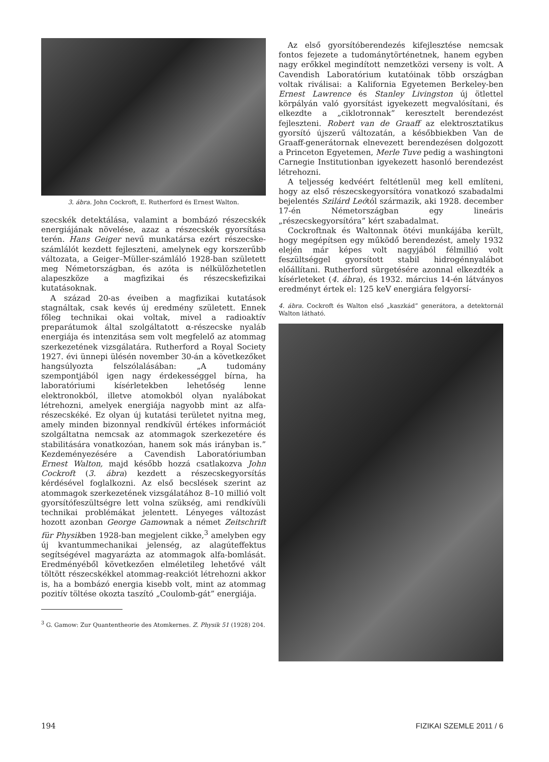3. ábra. John Cockroft, E. Rutherford és Ernest Walton.
szecskék detektálása, valamint a bombázó részecskék energiájának növelése, azaz a részecskék gyorsítása terén. Hans Geiger nevű munkatársa ezért részecske-számlálót kezdett fejleszteni, amelynek egy korszerűbb változata, a Geiger–Müller-számláló 1928-ban született meg Németországban, és azóta is nélkülözhetetlen alapeszköze a magfizikai és részecskefizikai kutatásoknak.
A század 20-as éveiben a magfizikai kutatások stagnáltak, csak kevés új eredmény született. Ennek főleg technikai okai voltak, mivel a radioaktív preparátumok által szolgáltatott α-részecske nyaláb energiája és intenzitása sem volt megfelelő az atommag szerkezetének vizsgálatára. Rutherford a Royal Society 1927. évi ünnepi ülésén november 30-án a következőket hangsúlyozta felszólalásában: „A tudomány szempontjából igen nagy érdekességgel bírna, ha laboratóriumi kísérletekben lehetőség lenne elektronokból, illetve atomokból olyan nyalábokat létrehozni, amelyek energiája nagyobb mint az alfa-részecskéké. Ez olyan új kutatási területet nyitna meg, amely minden bizonnyal rendkívül értékes információt szolgáltatna nemcsak az atommagok szerkezetére és stabilitására vonatkozóan, hanem sok más irányban is.” Kezdeményezésére a Cavendish Laboratóriumban Ernest Walton, majd később hozzá csatlakozva John Cockroft (3. ábra) kezdett a részecskegyorsítás kérdésével foglalkozni. Az első becslések szerint az atommagok szerkezetének vizsgálatához 8–10 millió volt gyorsítófeszültségre lett volna szükség, ami rendkívüli technikai problémákat jelentett. Lényeges változást hozott azonban George Gamownak a német Zeitschrift für Physikben 1928-ban megjelent cikke,<sup>3</sup> amelyben egy új kvantummechanikai jelenség, az alagúteffektus segítségével magyarázta az atommagok alfa-bomlását. Eredményéből következően elméletileg lehetővé vált töltött részecskékkel atommag-reakciót létrehozni akkor is, ha a bombázó energia kisebb volt, mint az atommag pozitív töltése okozta taszító „Coulomb-gát” energiája.
<sup>3</sup> G. Gamow: Zur Quantentheorie des Atomkernes. Z. Physik 51 (1928) 204.
Az első gyorsítóberendezés kifejlesztése nemcsak fontos fejezete a tudománytörténetnek, hanem egyben nagy erőkkel megindított nemzetközi verseny is volt. A Cavendish Laboratórium kutatóinak több országban voltak riválisai: a Kalifornia Egyetemen Berkeley-ben Ernest Lawrence és Stanley Livingston új ötlettel körpályán való gyorsítást igyekezett megvalósítani, és elkezdte a „ciklotronnak” keresztelt berendezést fejleszteni. Robert van de Graaff az elektrosztatikus gyorsító újszerű változatán, a későbbiekben Van de Graaff-generátornak elnevezett berendezésen dolgozott a Princeton Egyetemen, Merle Tuve pedig a washingtoni Carnegie Institutionban igyekezett hasonló berendezést létrehozni.
A teljesség kedvéért feltétlenül meg kell említeni, hogy az első részecskegyorsítóra vonatkozó szabadalmi bejelentés Szilárd Leótól származik, aki 1928. december 17-én Németországban egy lineáris „részecskegyorsítóra” kért szabadalmat.
Cockroftnak és Waltonnak ötévi munkájába került, hogy megépítsen egy működő berendezést, amely 1932 elején már képes volt nagyjából félmillió volt feszültséggel gyorsított stabil hidrogénnyalábot előállítani. Rutherford sürgetésére azonnal elkezdték a kísérleteket (4. ábra), és 1932. március 14-én látványos eredményt értek el: 125 keV energiára felgyorsí-
4. ábra. Cockroft és Walton első „kaszkád” generátora, a detektornál Walton látható.
194 FIZIKAI SZEMLE 2011 / 6